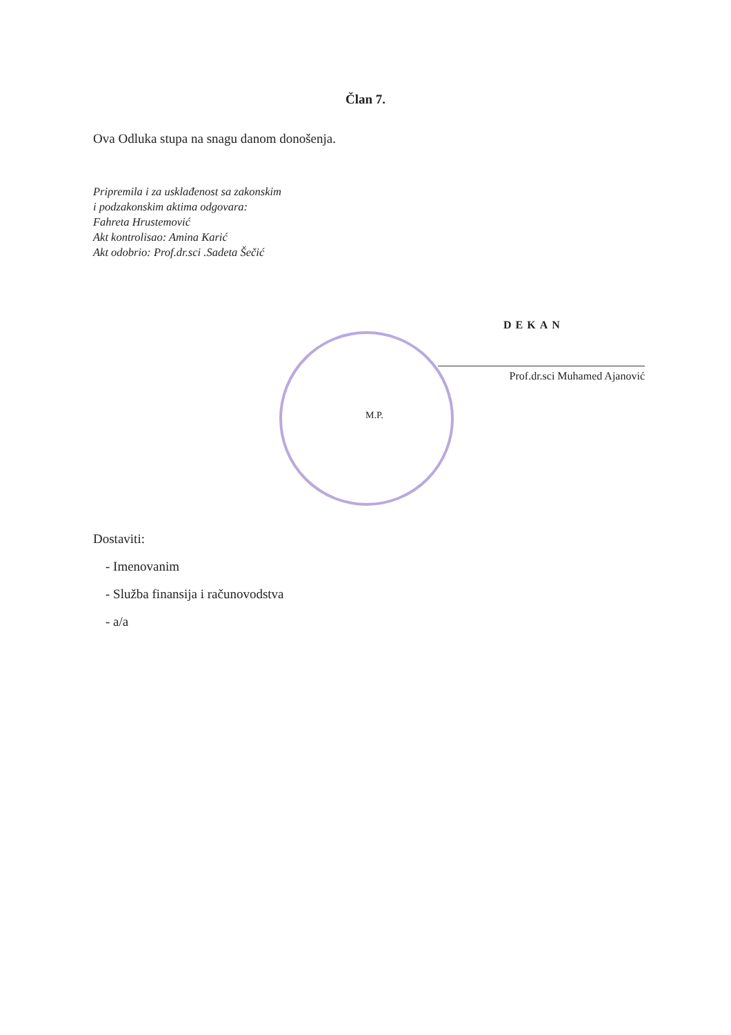Član 7.
Ova Odluka stupa na snagu danom donošenja.
Pripremila i za usklađenost sa zakonskim
i podzakonskim aktima odgovara:
Fahreta Hrustemović
Akt kontrolisao: Amina Karić
Akt odobrio: Prof.dr.sci .Sadeta Šečić
DEKAN
Prof.dr.sci Muhamed Ajanović
M.P.
Dostaviti:
- Imenovanim
- Služba finansija i računovodstva
- a/a